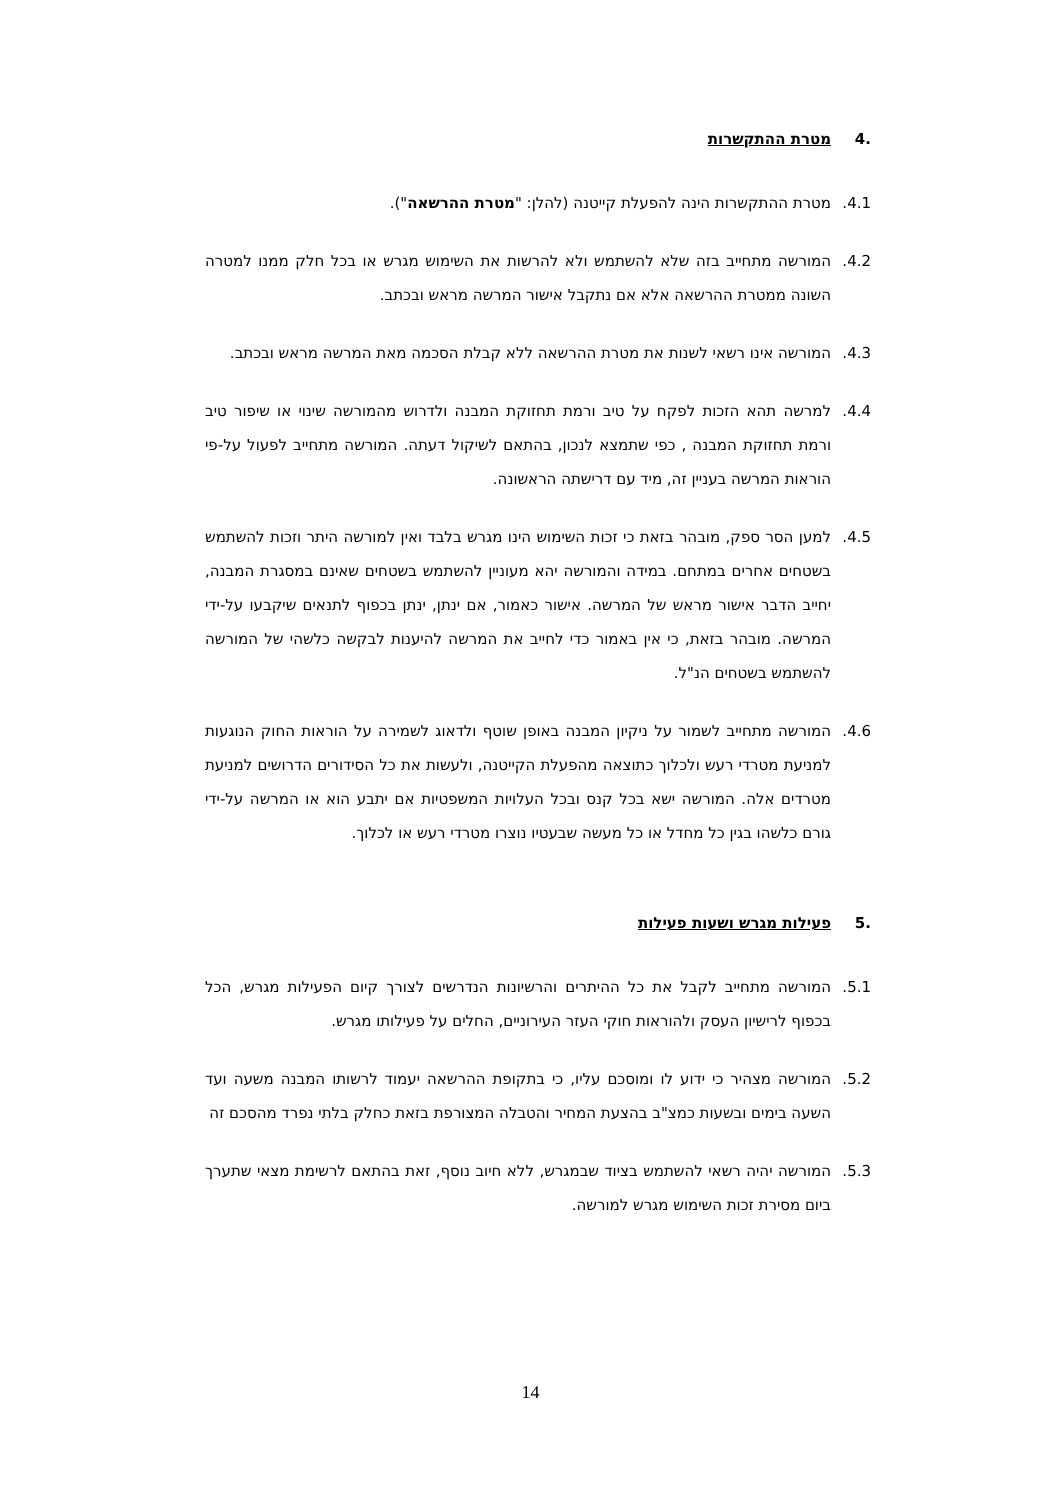.4 מטרת ההתקשרות
4.1. מטרת ההתקשרות הינה להפעלת קייטנה (להלן: "מטרת ההרשאה").
4.2. המורשה מתחייב בזה שלא להשתמש ולא להרשות את השימוש מגרש או בכל חלק ממנו למטרה השונה ממטרת ההרשאה אלא אם נתקבל אישור המרשה מראש ובכתב.
4.3. המורשה אינו רשאי לשנות את מטרת ההרשאה ללא קבלת הסכמה מאת המרשה מראש ובכתב.
4.4. למרשה תהא הזכות לפקח על טיב ורמת תחזוקת המבנה ולדרוש מהמורשה שינוי או שיפור טיב ורמת תחזוקת המבנה , כפי שתמצא לנכון, בהתאם לשיקול דעתה. המורשה מתחייב לפעול על-פי הוראות המרשה בעניין זה, מיד עם דרישתה הראשונה.
4.5. למען הסר ספק, מובהר בזאת כי זכות השימוש הינו מגרש בלבד ואין למורשה היתר וזכות להשתמש בשטחים אחרים במתחם. במידה והמורשה יהא מעוניין להשתמש בשטחים שאינם במסגרת המבנה, יחייב הדבר אישור מראש של המרשה. אישור כאמור, אם ינתן, ינתן בכפוף לתנאים שיקבעו על-ידי המרשה. מובהר בזאת, כי אין באמור כדי לחייב את המרשה להיענות לבקשה כלשהי של המורשה להשתמש בשטחים הנ"ל.
4.6. המורשה מתחייב לשמור על ניקיון המבנה באופן שוטף ולדאוג לשמירה על הוראות החוק הנוגעות למניעת מטרדי רעש ולכלוך כתוצאה מהפעלת הקייטנה, ולעשות את כל הסידורים הדרושים למניעת מטרדים אלה. המורשה ישא בכל קנס ובכל העלויות המשפטיות אם יתבע הוא או המרשה על-ידי גורם כלשהו בגין כל מחדל או כל מעשה שבעטיו נוצרו מטרדי רעש או לכלוך.
.5 פעילות מגרש ושעות פעילות
5.1. המורשה מתחייב לקבל את כל ההיתרים והרשיונות הנדרשים לצורך קיום הפעילות מגרש, הכל בכפוף לרישיון העסק ולהוראות חוקי העזר העירוניים, החלים על פעילותו מגרש.
5.2. המורשה מצהיר כי ידוע לו ומוסכם עליו, כי בתקופת ההרשאה יעמוד לרשותו המבנה משעה ועד השעה בימים ובשעות כמצ"ב בהצעת המחיר והטבלה המצורפת בזאת כחלק בלתי נפרד מהסכם זה
5.3. המורשה יהיה רשאי להשתמש בציוד שבמגרש, ללא חיוב נוסף, זאת בהתאם לרשימת מצאי שתערך ביום מסירת זכות השימוש מגרש למורשה.
14